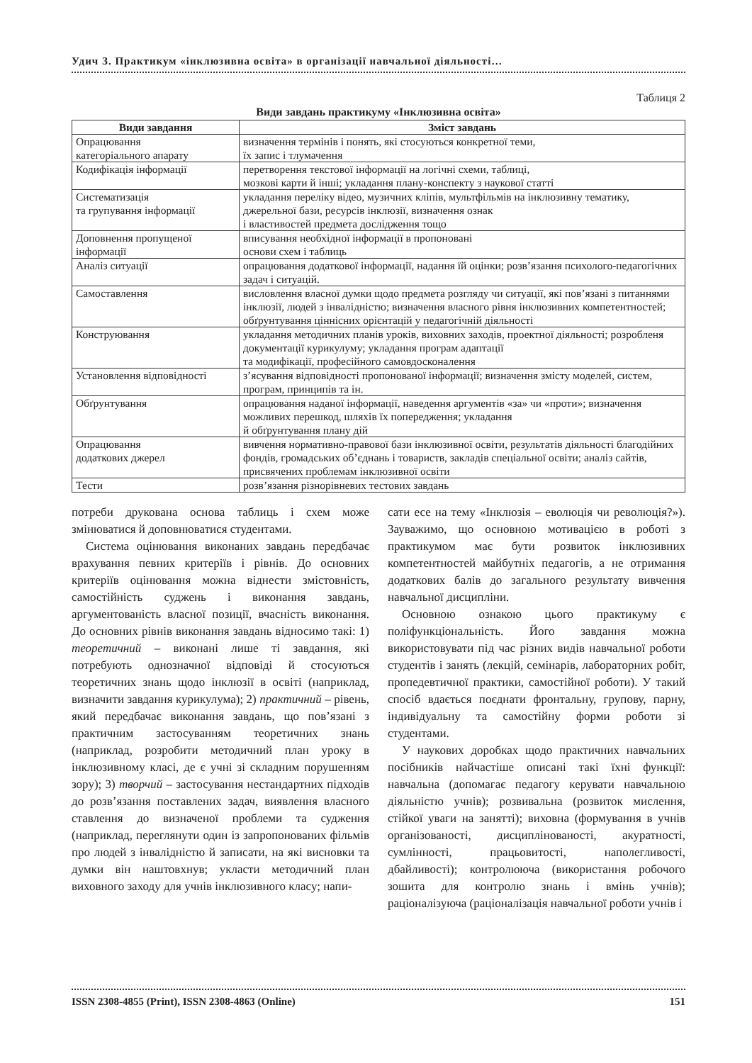Удич З. Практикум «інклюзивна освіта» в організації навчальної діяльності…
Таблиця 2
Види завдань практикуму «Інклюзивна освіта»
| Види завдання | Зміст завдань |
| --- | --- |
| Опрацювання категоріального апарату | визначення термінів і понять, які стосуються конкретної теми, їх запис і тлумачення |
| Кодифікація інформації | перетворення текстової інформації на логічні схеми, таблиці, мозкові карти й інші; укладання плану-конспекту з наукової статті |
| Систематизація та групування інформації | укладання переліку відео, музичних кліпів, мультфільмів на інклюзивну тематику, джерельної бази, ресурсів інклюзії, визначення ознак і властивостей предмета дослідження тощо |
| Доповнення пропущеної інформації | вписування необхідної інформації в пропоновані основи схем і таблиць |
| Аналіз ситуації | опрацювання додаткової інформації, надання їй оцінки; розв’язання психолого-педагогічних задач і ситуацій. |
| Самоставлення | висловлення власної думки щодо предмета розгляду чи ситуації, які пов’язані з питаннями інклюзії, людей з інвалідністю; визначення власного рівня інклюзивних компетентностей; обґрунтування ціннісних орієнтацій у педагогічній діяльності |
| Конструювання | укладання методичних планів уроків, виховних заходів, проектної діяльності; розробленя документації курикулуму; укладання програм адаптації та модифікації, професійного самовдосконалення |
| Установлення відповідності | з’ясування відповідності пропонованої інформації; визначення змісту моделей, систем, програм, принципів та ін. |
| Обґрунтування | опрацювання наданої інформації, наведення аргументів «за» чи «проти»; визначення можливих перешкод, шляхів їх попередження; укладання й обґрунтування плану дій |
| Опрацювання додаткових джерел | вивчення нормативно-правової бази інклюзивної освіти, результатів діяльності благодійних фондів, громадських об’єднань і товариств, закладів спеціальної освіти; аналіз сайтів, присвячених проблемам інклюзивної освіти |
| Тести | розв’язання різнорівневих тестових завдань |
потреби друкована основа таблиць і схем може змінюватися й доповнюватися студентами.
Система оцінювання виконаних завдань передбачає врахування певних критеріїв і рівнів. До основних критеріїв оцінювання можна віднести змістовність, самостійність суджень і виконання завдань, аргументованість власної позиції, вчасність виконання. До основних рівнів виконання завдань відносимо такі: 1) теоретичний – виконані лише ті завдання, які потребують однозначної відповіді й стосуються теоретичних знань щодо інклюзії в освіті (наприклад, визначити завдання курикулума); 2) практичний – рівень, який передбачає виконання завдань, що пов’язані з практичним застосуванням теоретичних знань (наприклад, розробити методичний план уроку в інклюзивному класі, де є учні зі складним порушенням зору); 3) творчий – застосування нестандартних підходів до розв’язання поставлених задач, виявлення власного ставлення до визначеної проблеми та судження (наприклад, переглянути один із запропонованих фільмів про людей з інвалідністю й записати, на які висновки та думки він наштовхнув; укласти методичний план виховного заходу для учнів інклюзивного класу; напи-
сати есе на тему «Інклюзія – еволюція чи революція?»). Зауважимо, що основною мотивацією в роботі з практикумом має бути розвиток інклюзивних компетентностей майбутніх педагогів, а не отримання додаткових балів до загального результату вивчення навчальної дисципліни.
Основною ознакою цього практикуму є поліфункціональність. Його завдання можна використовувати під час різних видів навчальної роботи студентів і занять (лекцій, семінарів, лабораторних робіт, пропедевтичної практики, самостійної роботи). У такий спосіб вдається поєднати фронтальну, групову, парну, індивідуальну та самостійну форми роботи зі студентами.
У наукових доробках щодо практичних навчальних посібників найчастіше описані такі їхні функції: навчальна (допомагає педагогу керувати навчальною діяльністю учнів); розвивальна (розвиток мислення, стійкої уваги на занятті); виховна (формування в учнів організованості, дисциплінованості, акуратності, сумлінності, працьовитості, наполегливості, дбайливості); контролююча (використання робочого зошита для контролю знань і вмінь учнів); раціоналізуюча (раціоналізація навчальної роботи учнів і
ISSN 2308-4855 (Print), ISSN 2308-4863 (Online) 151